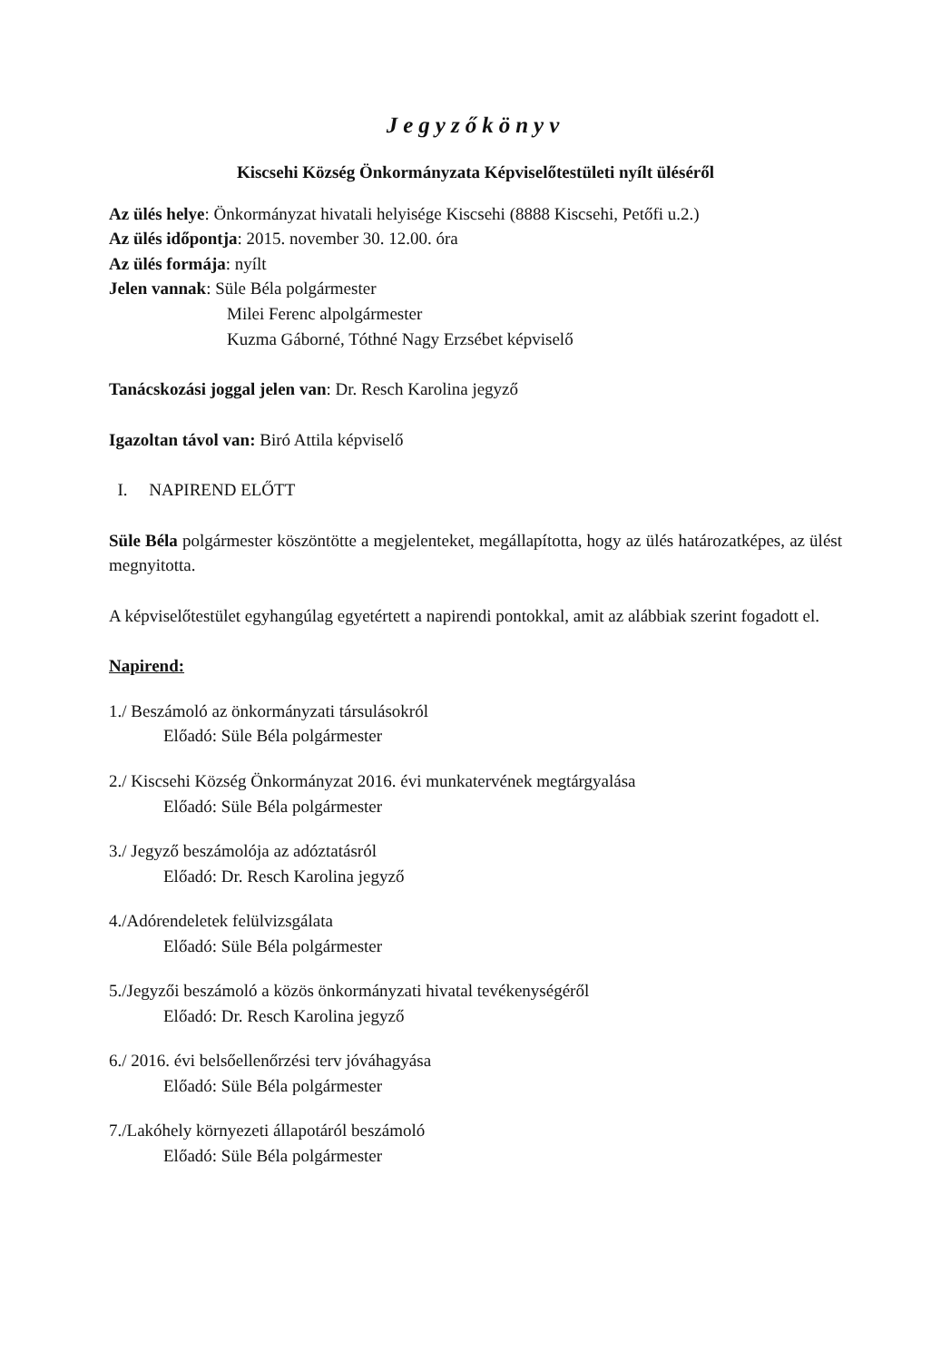Jegyzőkönyv
Kiscsehi Község Önkormányzata Képviselőtestületi nyílt üléséről
Az ülés helye: Önkormányzat hivatali helyisége Kiscsehi (8888 Kiscsehi, Petőfi u.2.)
Az ülés időpontja: 2015. november 30. 12.00. óra
Az ülés formája: nyílt
Jelen vannak: Süle Béla polgármester
Milei Ferenc alpolgármester
Kuzma Gáborné, Tóthné Nagy Erzsébet képviselő
Tanácskozási joggal jelen van: Dr. Resch Karolina jegyző
Igazoltan távol van: Biró Attila képviselő
I. NAPIREND ELŐTT
Süle Béla polgármester köszöntötte a megjelenteket, megállapította, hogy az ülés határozatképes, az ülést megnyitotta.
A képviselőtestület egyhangúlag egyetértett a napirendi pontokkal, amit az alábbiak szerint fogadott el.
Napirend:
1./ Beszámoló az önkormányzati társulásokról
Előadó: Süle Béla polgármester
2./ Kiscsehi Község Önkormányzat 2016. évi munkatervének megtárgyalása
Előadó: Süle Béla polgármester
3./ Jegyző beszámolója az adóztatásról
Előadó: Dr. Resch Karolina jegyző
4./Adórendeletek felülvizsgálata
Előadó: Süle Béla polgármester
5./Jegyzői beszámoló a közös önkormányzati hivatal tevékenységéről
Előadó: Dr. Resch Karolina jegyző
6./ 2016. évi belsőellenőrzési terv jóváhagyása
Előadó: Süle Béla polgármester
7./Lakóhely környezeti állapotáról beszámoló
Előadó: Süle Béla polgármester